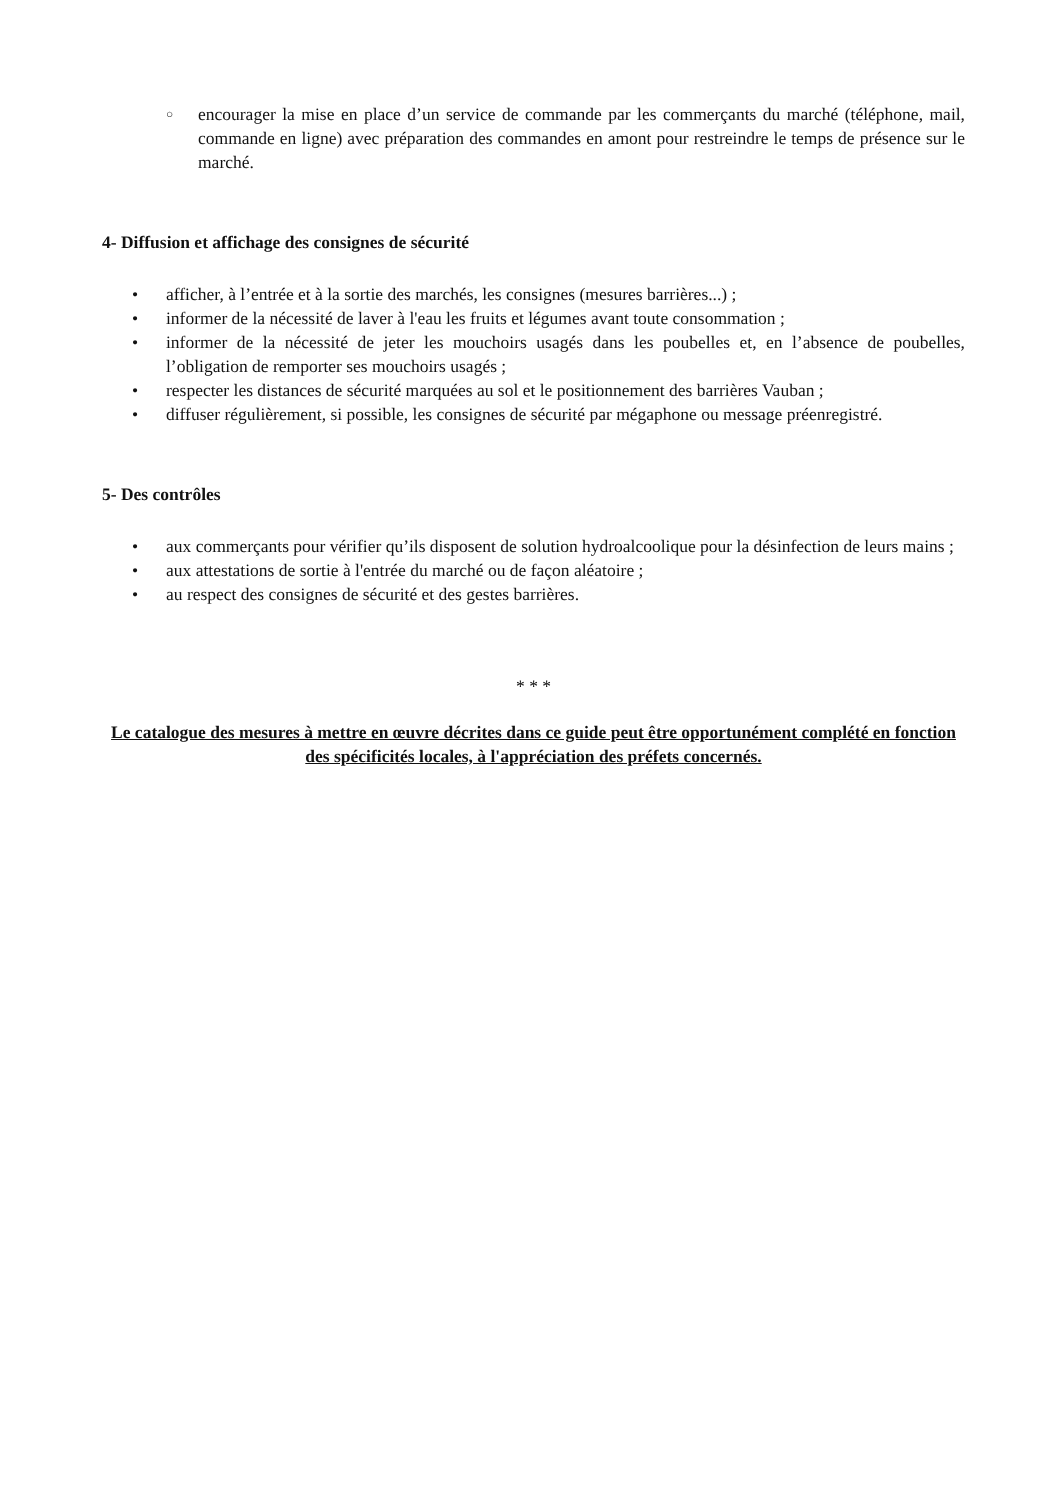○ encourager la mise en place d’un service de commande par les commerçants du marché (téléphone, mail, commande en ligne) avec préparation des commandes en amont pour restreindre le temps de présence sur le marché.
4- Diffusion et affichage des consignes de sécurité
• afficher, à l’entrée et à la sortie des marchés, les consignes (mesures barrières...) ;
• informer de la nécessité de laver à l'eau les fruits et légumes avant toute consommation ;
• informer de la nécessité de jeter les mouchoirs usagés dans les poubelles et, en l’absence de poubelles, l’obligation de remporter ses mouchoirs usagés ;
• respecter les distances de sécurité marquées au sol et le positionnement des barrières Vauban ;
• diffuser régulièrement, si possible, les consignes de sécurité par mégaphone ou message préenregistré.
5- Des contrôles
• aux commerçants pour vérifier qu’ils disposent de solution hydroalcoolique pour la désinfection de leurs mains ;
• aux attestations de sortie à l'entrée du marché ou de façon aléatoire ;
• au respect des consignes de sécurité et des gestes barrières.
* * *
Le catalogue des mesures à mettre en œuvre décrites dans ce guide peut être opportunément complété en fonction des spécificités locales, à l'appréciation des préfets concernés.